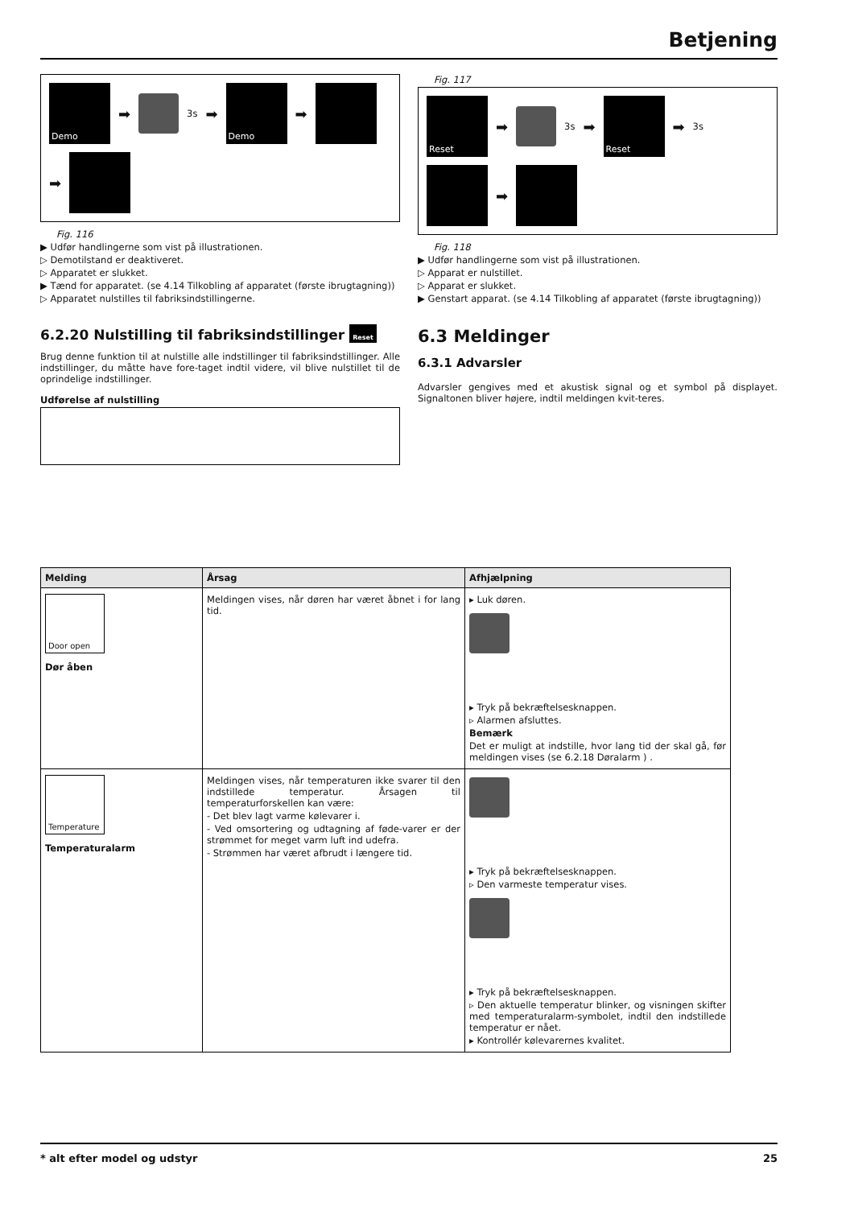Betjening
Demo
➡
3s ➡
Demo
➡
➡
Fig. 116
▶ Udfør handlingerne som vist på illustrationen.
▷ Demotilstand er deaktiveret.
▷ Apparatet er slukket.
▶ Tænd for apparatet. (se 4.14 Tilkobling af apparatet (første ibrugtagning))
▷ Apparatet nulstilles til fabriksindstillingerne.
6.2.20 Nulstilling til fabriksindstillinger Reset
Brug denne funktion til at nulstille alle indstillinger til fabriksindstillinger. Alle indstillinger, du måtte have fore-taget indtil videre, vil blive nulstillet til de oprindelige indstillinger.
Udførelse af nulstilling
Fig. 117
Reset
➡
3s ➡
Reset
➡ 3s
➡
Fig. 118
▶ Udfør handlingerne som vist på illustrationen.
▷ Apparat er nulstillet.
▷ Apparat er slukket.
▶ Genstart apparat. (se 4.14 Tilkobling af apparatet (første ibrugtagning))
6.3 Meldinger
6.3.1 Advarsler
Advarsler gengives med et akustisk signal og et symbol på displayet. Signaltonen bliver højere, indtil meldingen kvit-teres.
| Melding | Årsag | Afhjælpning |
| --- | --- | --- |
| Door open Dør åben | Meldingen vises, når døren har været åbnet i for lang tid. | ▸ Luk døren. ▸ Tryk på bekræftelsesknappen. ▹ Alarmen afsluttes. Bemærk Det er muligt at indstille, hvor lang tid der skal gå, før meldingen vises (se 6.2.18 Døralarm ) . |
| Temperature Temperaturalarm | Meldingen vises, når temperaturen ikke svarer til den indstillede temperatur. Årsagen til temperaturforskellen kan være: - Det blev lagt varme kølevarer i. - Ved omsortering og udtagning af føde-varer er der strømmet for meget varm luft ind udefra. - Strømmen har været afbrudt i længere tid. | ▸ Tryk på bekræftelsesknappen. ▹ Den varmeste temperatur vises. ▸ Tryk på bekræftelsesknappen. ▹ Den aktuelle temperatur blinker, og visningen skifter med temperaturalarm-symbolet, indtil den indstillede temperatur er nået. ▸ Kontrollér kølevarernes kvalitet. |
* alt efter model og udstyr 25